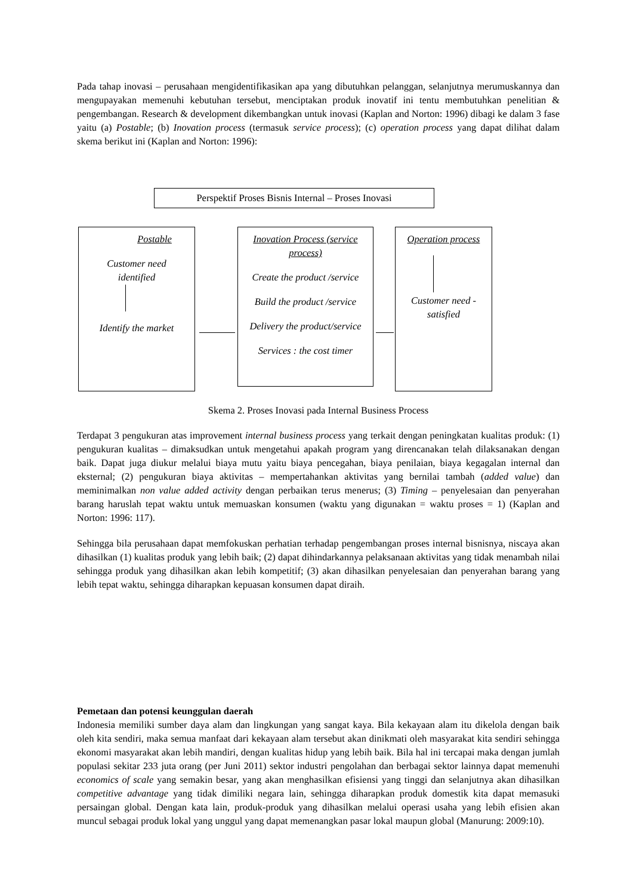Pada tahap inovasi – perusahaan mengidentifikasikan apa yang dibutuhkan pelanggan, selanjutnya merumuskannya dan mengupayakan memenuhi kebutuhan tersebut, menciptakan produk inovatif ini tentu membutuhkan penelitian & pengembangan. Research & development dikembangkan untuk inovasi (Kaplan and Norton: 1996) dibagi ke dalam 3 fase yaitu (a) Postable; (b) Inovation process (termasuk service process); (c) operation process yang dapat dilihat dalam skema berikut ini (Kaplan and Norton: 1996):
Perspektif Proses Bisnis Internal – Proses Inovasi
Postable
Customer need
identified
Identify the market
Inovation Process (service process)
Create the product /service
Build the product /service
Delivery the product/service
Services : the cost timer
Operation process
Customer need - satisfied
Skema 2. Proses Inovasi pada Internal Business Process
Terdapat 3 pengukuran atas improvement internal business process yang terkait dengan peningkatan kualitas produk: (1) pengukuran kualitas – dimaksudkan untuk mengetahui apakah program yang direncanakan telah dilaksanakan dengan baik. Dapat juga diukur melalui biaya mutu yaitu biaya pencegahan, biaya penilaian, biaya kegagalan internal dan eksternal; (2) pengukuran biaya aktivitas – mempertahankan aktivitas yang bernilai tambah (added value) dan meminimalkan non value added activity dengan perbaikan terus menerus; (3) Timing – penyelesaian dan penyerahan barang haruslah tepat waktu untuk memuaskan konsumen (waktu yang digunakan = waktu proses = 1) (Kaplan and Norton: 1996: 117).
Sehingga bila perusahaan dapat memfokuskan perhatian terhadap pengembangan proses internal bisnisnya, niscaya akan dihasilkan (1) kualitas produk yang lebih baik; (2) dapat dihindarkannya pelaksanaan aktivitas yang tidak menambah nilai sehingga produk yang dihasilkan akan lebih kompetitif; (3) akan dihasilkan penyelesaian dan penyerahan barang yang lebih tepat waktu, sehingga diharapkan kepuasan konsumen dapat diraih.
Pemetaan dan potensi keunggulan daerah
Indonesia memiliki sumber daya alam dan lingkungan yang sangat kaya. Bila kekayaan alam itu dikelola dengan baik oleh kita sendiri, maka semua manfaat dari kekayaan alam tersebut akan dinikmati oleh masyarakat kita sendiri sehingga ekonomi masyarakat akan lebih mandiri, dengan kualitas hidup yang lebih baik. Bila hal ini tercapai maka dengan jumlah populasi sekitar 233 juta orang (per Juni 2011) sektor industri pengolahan dan berbagai sektor lainnya dapat memenuhi economics of scale yang semakin besar, yang akan menghasilkan efisiensi yang tinggi dan selanjutnya akan dihasilkan competitive advantage yang tidak dimiliki negara lain, sehingga diharapkan produk domestik kita dapat memasuki persaingan global. Dengan kata lain, produk-produk yang dihasilkan melalui operasi usaha yang lebih efisien akan muncul sebagai produk lokal yang unggul yang dapat memenangkan pasar lokal maupun global (Manurung: 2009:10).